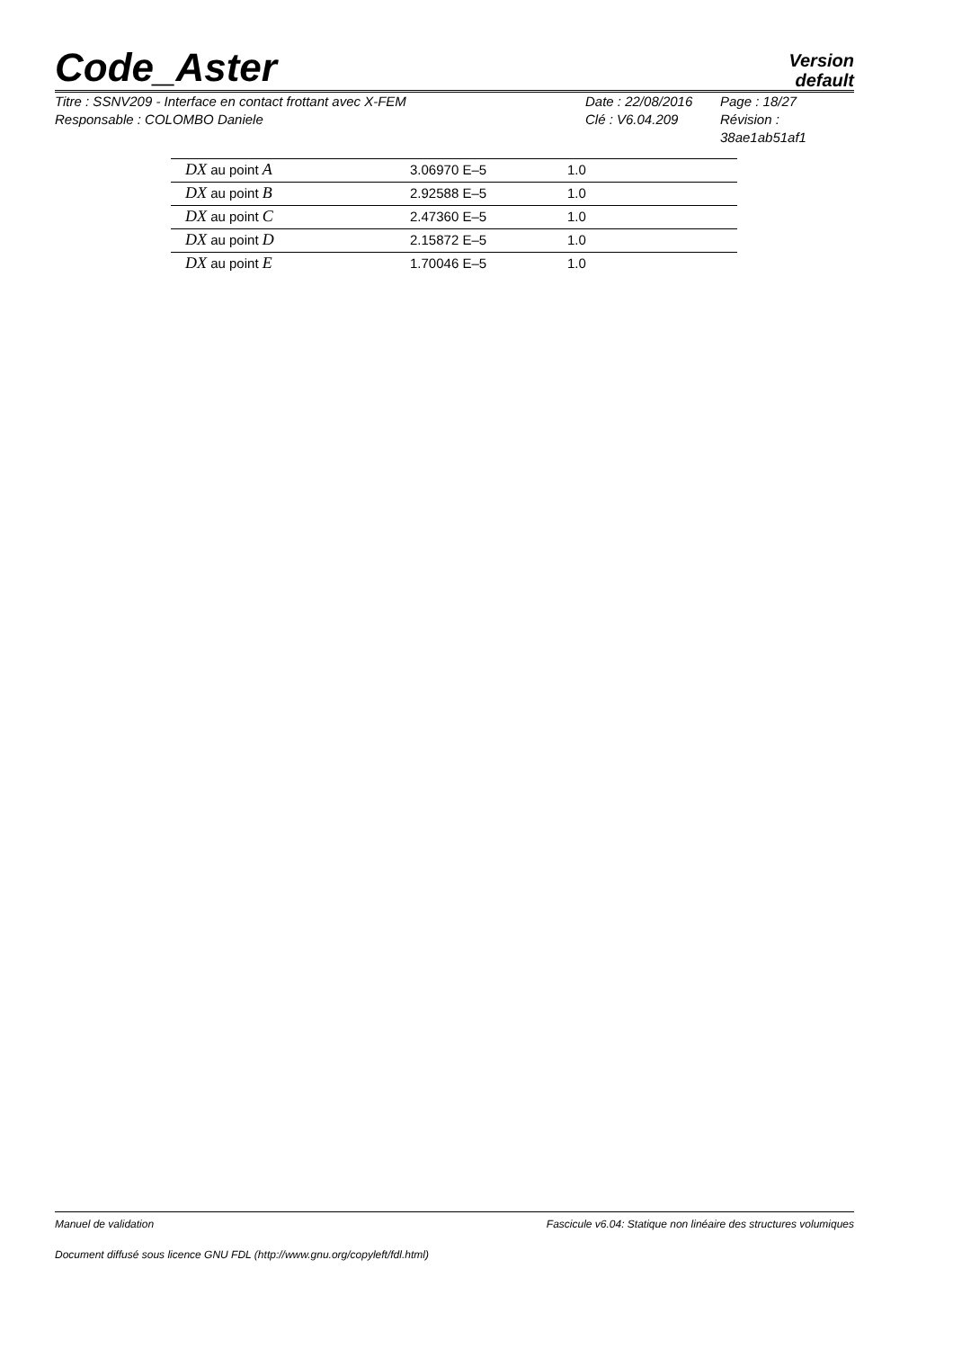Code_Aster
Version
default
Titre : SSNV209 - Interface en contact frottant avec X-FEM
Responsable : COLOMBO Daniele
Date : 22/08/2016
Clé : V6.04.209
Page : 18/27
Révision :
38ae1ab51af1
| DX au point A | 3.06970 E–5 | 1.0 |
| DX au point B | 2.92588 E–5 | 1.0 |
| DX au point C | 2.47360 E–5 | 1.0 |
| DX au point D | 2.15872 E–5 | 1.0 |
| DX au point E | 1.70046 E–5 | 1.0 |
Manuel de validation Fascicule v6.04: Statique non linéaire des structures volumiques
Document diffusé sous licence GNU FDL (http://www.gnu.org/copyleft/fdl.html)